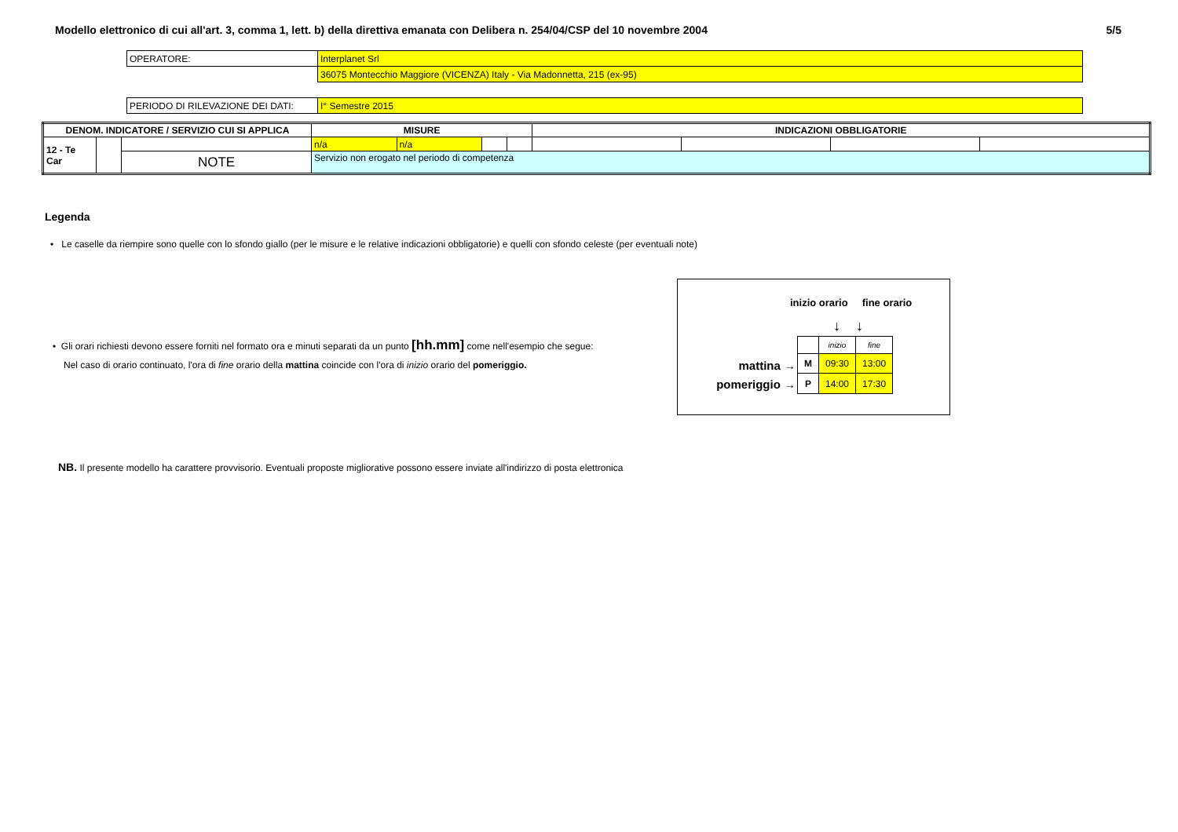Modello elettronico di cui all'art. 3, comma 1, lett. b) della direttiva emanata con Delibera n. 254/04/CSP del 10 novembre 2004 5/5
| OPERATORE: | Interplanet Srl |
| | 36075 Montecchio Maggiore (VICENZA) Italy - Via Madonnetta, 215 (ex-95) |
| PERIODO DI RILEVAZIONE DEI DATI: | I° Semestre 2015 |
| DENOM. INDICATORE / SERVIZIO CUI SI APPLICA | | | MISURE | | | | INDICAZIONI OBBLIGATORIE | | | |
| --- | --- | --- | --- | --- | --- | --- | --- | --- | --- | --- |
| 12 - Te Car | | | n/a | n/a | | | | | | |
| | | NOTE | Servizio non erogato nel periodo di competenza | | | | | | | |
Legenda
• Le caselle da riempire sono quelle con lo sfondo giallo (per le misure e le relative indicazioni obbligatorie) e quelli con sfondo celeste (per eventuali note)
• Gli orari richiesti devono essere forniti nel formato ora e minuti separati da un punto [hh.mm] come nell'esempio che segue:
Nel caso di orario continuato, l'ora di fine orario della mattina coincide con l'ora di inizio orario del pomeriggio.
NB. Il presente modello ha carattere provvisorio. Eventuali proposte migliorative possono essere inviate all'indirizzo di posta elettronica
inizio orario fine orario
↓ ↓
mattina →
pomeriggio →
| | inizio | fine |
| M | 09:30 | 13:00 |
| P | 14:00 | 17:30 |